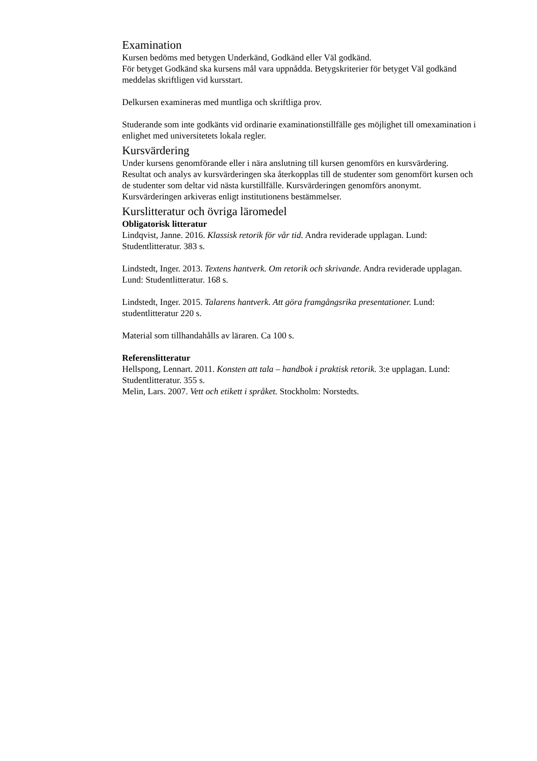Examination
Kursen bedöms med betygen Underkänd, Godkänd eller Väl godkänd.
För betyget Godkänd ska kursens mål vara uppnådda. Betygskriterier för betyget Väl godkänd meddelas skriftligen vid kursstart.
Delkursen examineras med muntliga och skriftliga prov.
Studerande som inte godkänts vid ordinarie examinationstillfälle ges möjlighet till omexamination i enlighet med universitetets lokala regler.
Kursvärdering
Under kursens genomförande eller i nära anslutning till kursen genomförs en kursvärdering. Resultat och analys av kursvärderingen ska återkopplas till de studenter som genomfört kursen och de studenter som deltar vid nästa kurstillfälle. Kursvärderingen genomförs anonymt. Kursvärderingen arkiveras enligt institutionens bestämmelser.
Kurslitteratur och övriga läromedel
Obligatorisk litteratur
Lindqvist, Janne. 2016. Klassisk retorik för vår tid. Andra reviderade upplagan. Lund: Studentlitteratur. 383 s.
Lindstedt, Inger. 2013. Textens hantverk. Om retorik och skrivande. Andra reviderade upplagan. Lund: Studentlitteratur. 168 s.
Lindstedt, Inger. 2015. Talarens hantverk. Att göra framgångsrika presentationer. Lund: studentlitteratur 220 s.
Material som tillhandahålls av läraren. Ca 100 s.
Referenslitteratur
Hellspong, Lennart. 2011. Konsten att tala – handbok i praktisk retorik. 3:e upplagan. Lund: Studentlitteratur. 355 s.
Melin, Lars. 2007. Vett och etikett i språket. Stockholm: Norstedts.